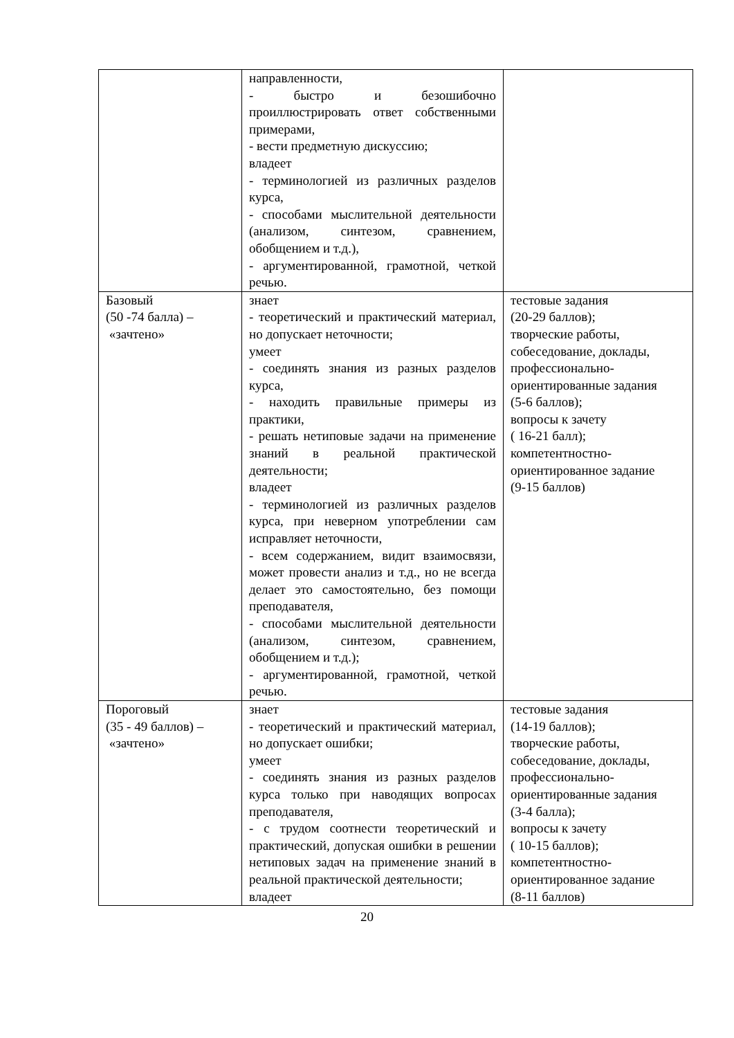| | направленности, - быстро и безошибочно проиллюстрировать ответ собственными примерами, - вести предметную дискуссию; владеет - терминологией из различных разделов курса, - способами мыслительной деятельности (анализом, синтезом, сравнением, обобщением и т.д.), - аргументированной, грамотной, четкой речью. | |
| Базовый (50 -74 балла) – «зачтено» | знает - теоретический и практический материал, но допускает неточности; умеет - соединять знания из разных разделов курса, - находить правильные примеры из практики, - решать нетиповые задачи на применение знаний в реальной практической деятельности; владеет - терминологией из различных разделов курса, при неверном употреблении сам исправляет неточности, - всем содержанием, видит взаимосвязи, может провести анализ и т.д., но не всегда делает это самостоятельно, без помощи преподавателя, - способами мыслительной деятельности (анализом, синтезом, сравнением, обобщением и т.д.); - аргументированной, грамотной, четкой речью. | тестовые задания (20-29 баллов); творческие работы, собеседование, доклады, профессионально-ориентированные задания (5-6 баллов); вопросы к зачету ( 16-21 балл); компетентностно-ориентированное задание (9-15 баллов) |
| Пороговый (35 - 49 баллов) – «зачтено» | знает - теоретический и практический материал, но допускает ошибки; умеет - соединять знания из разных разделов курса только при наводящих вопросах преподавателя, - с трудом соотнести теоретический и практический, допуская ошибки в решении нетиповых задач на применение знаний в реальной практической деятельности; владеет | тестовые задания (14-19 баллов); творческие работы, собеседование, доклады, профессионально-ориентированные задания (3-4 балла); вопросы к зачету ( 10-15 баллов); компетентностно-ориентированное задание (8-11 баллов) |
20